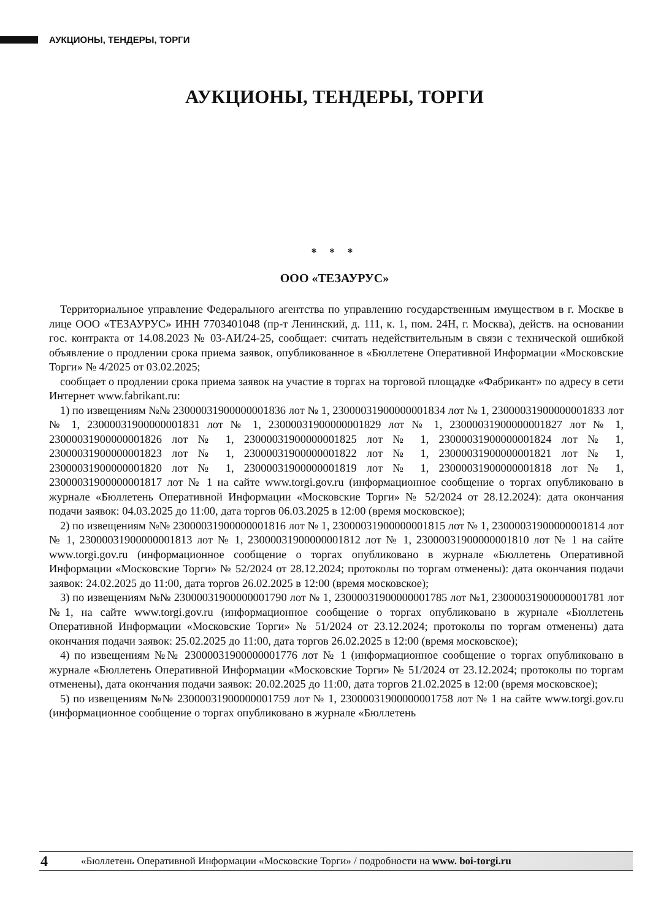АУКЦИОНЫ, ТЕНДЕРЫ, ТОРГИ
АУКЦИОНЫ, ТЕНДЕРЫ, ТОРГИ
* * *
ООО «ТЕЗАУРУС»
Территориальное управление Федерального агентства по управлению государственным имуществом в г. Москве в лице ООО «ТЕЗАУРУС» ИНН 7703401048 (пр-т Ленинский, д. 111, к. 1, пом. 24Н, г. Москва), действ. на основании гос. контракта от 14.08.2023 № 03-АИ/24-25, сообщает: считать недействительным в связи с технической ошибкой объявление о продлении срока приема заявок, опубликованное в «Бюллетене Оперативной Информации «Московские Торги» № 4/2025 от 03.02.2025;
сообщает о продлении срока приема заявок на участие в торгах на торговой площадке «Фабрикант» по адресу в сети Интернет www.fabrikant.ru:
1) по извещениям №№ 23000031900000001836 лот № 1, 23000031900000001834 лот № 1, 23000031900000001833 лот № 1, 23000031900000001831 лот № 1, 23000031900000001829 лот № 1, 23000031900000001827 лот № 1, 23000031900000001826 лот № 1, 23000031900000001825 лот № 1, 23000031900000001824 лот № 1, 23000031900000001823 лот № 1, 23000031900000001822 лот № 1, 23000031900000001821 лот № 1, 23000031900000001820 лот № 1, 23000031900000001819 лот № 1, 23000031900000001818 лот № 1, 23000031900000001817 лот № 1 на сайте www.torgi.gov.ru (информационное сообщение о торгах опубликовано в журнале «Бюллетень Оперативной Информации «Московские Торги» № 52/2024 от 28.12.2024): дата окончания подачи заявок: 04.03.2025 до 11:00, дата торгов 06.03.2025 в 12:00 (время московское);
2) по извещениям №№ 23000031900000001816 лот № 1, 23000031900000001815 лот № 1, 23000031900000001814 лот № 1, 23000031900000001813 лот № 1, 23000031900000001812 лот № 1, 23000031900000001810 лот № 1 на сайте www.torgi.gov.ru (информационное сообщение о торгах опубликовано в журнале «Бюллетень Оперативной Информации «Московские Торги» № 52/2024 от 28.12.2024; протоколы по торгам отменены): дата окончания подачи заявок: 24.02.2025 до 11:00, дата торгов 26.02.2025 в 12:00 (время московское);
3) по извещениям №№ 23000031900000001790 лот № 1, 23000031900000001785 лот №1, 23000031900000001781 лот №1, на сайте www.torgi.gov.ru (информационное сообщение о торгах опубликовано в журнале «Бюллетень Оперативной Информации «Московские Торги» № 51/2024 от 23.12.2024; протоколы по торгам отменены) дата окончания подачи заявок: 25.02.2025 до 11:00, дата торгов 26.02.2025 в 12:00 (время московское);
4) по извещениям №№ 23000031900000001776 лот № 1 (информационное сообщение о торгах опубликовано в журнале «Бюллетень Оперативной Информации «Московские Торги» № 51/2024 от 23.12.2024; протоколы по торгам отменены), дата окончания подачи заявок: 20.02.2025 до 11:00, дата торгов 21.02.2025 в 12:00 (время московское);
5) по извещениям №№ 23000031900000001759 лот № 1, 23000031900000001758 лот № 1 на сайте www.torgi.gov.ru (информационное сообщение о торгах опубликовано в журнале «Бюллетень
4 «Бюллетень Оперативной Информации «Московские Торги» / подробности на www. boi-torgi.ru